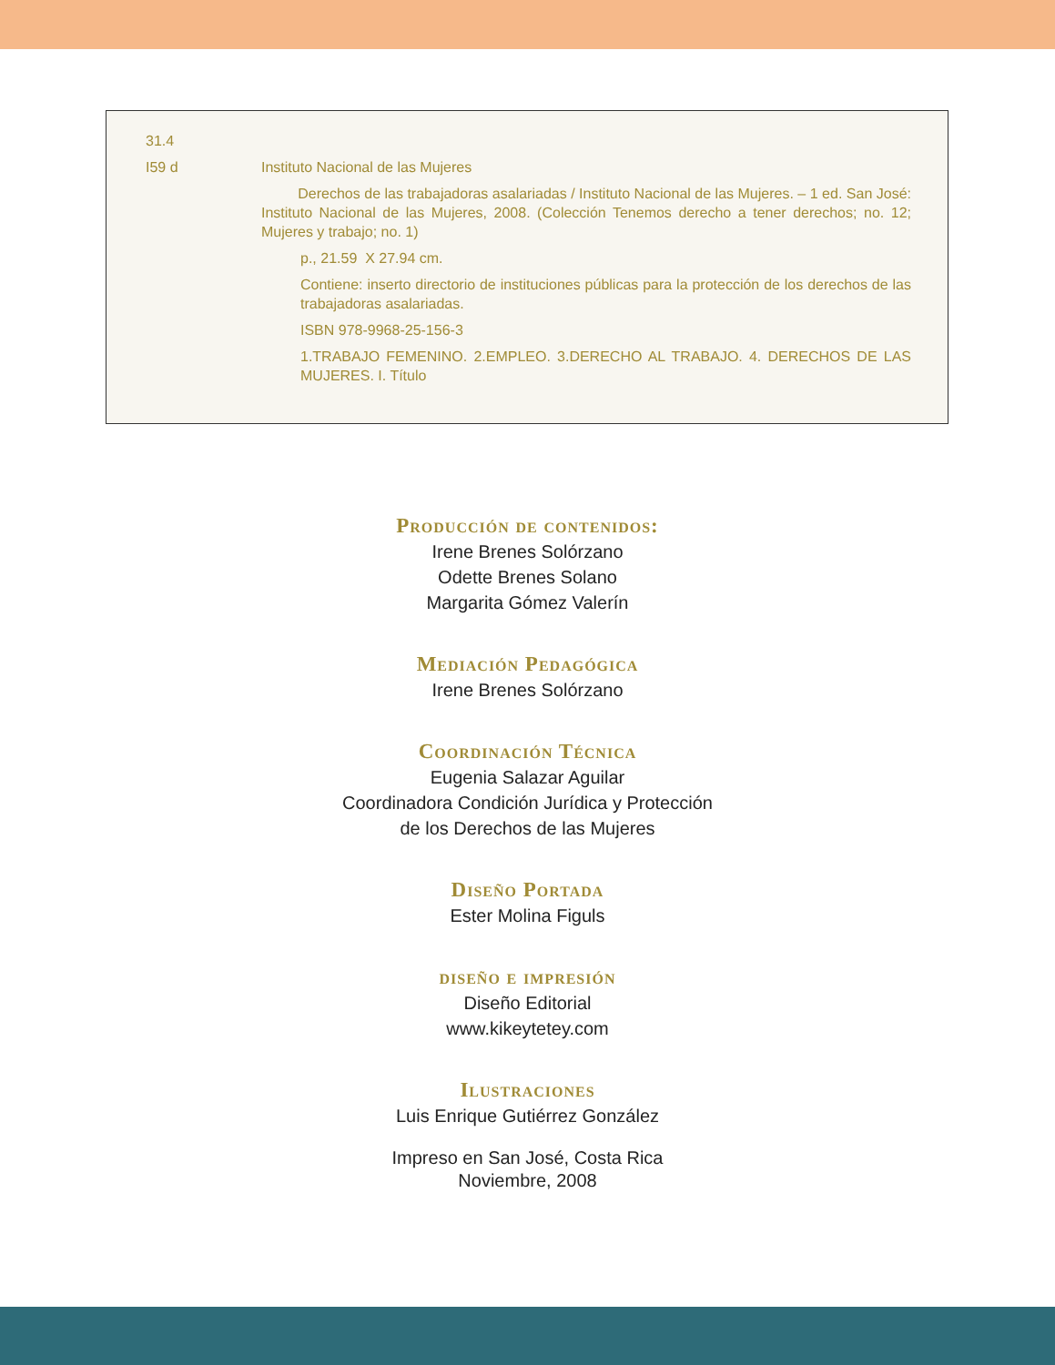31.4
I59 d Instituto Nacional de las Mujeres
Derechos de las trabajadoras asalariadas / Instituto Nacional de las Mujeres. – 1 ed. San José: Instituto Nacional de las Mujeres, 2008. (Colección Tenemos derecho a tener derechos; no. 12; Mujeres y trabajo; no. 1)
p., 21.59 X 27.94 cm.
Contiene: inserto directorio de instituciones públicas para la protección de los derechos de las trabajadoras asalariadas.
ISBN 978-9968-25-156-3
1.TRABAJO FEMENINO. 2.EMPLEO. 3.DERECHO AL TRABAJO. 4. DERECHOS DE LAS MUJERES. I. Título
Producción de contenidos:
Irene Brenes Solórzano
Odette Brenes Solano
Margarita Gómez Valerín
Mediación Pedagógica
Irene Brenes Solórzano
Coordinación Técnica
Eugenia Salazar Aguilar
Coordinadora Condición Jurídica y Protección
de los Derechos de las Mujeres
Diseño Portada
Ester Molina Figuls
diseño e impresión
Diseño Editorial
www.kikeytetey.com
Ilustraciones
Luis Enrique Gutiérrez González
Impreso en San José, Costa Rica
Noviembre, 2008